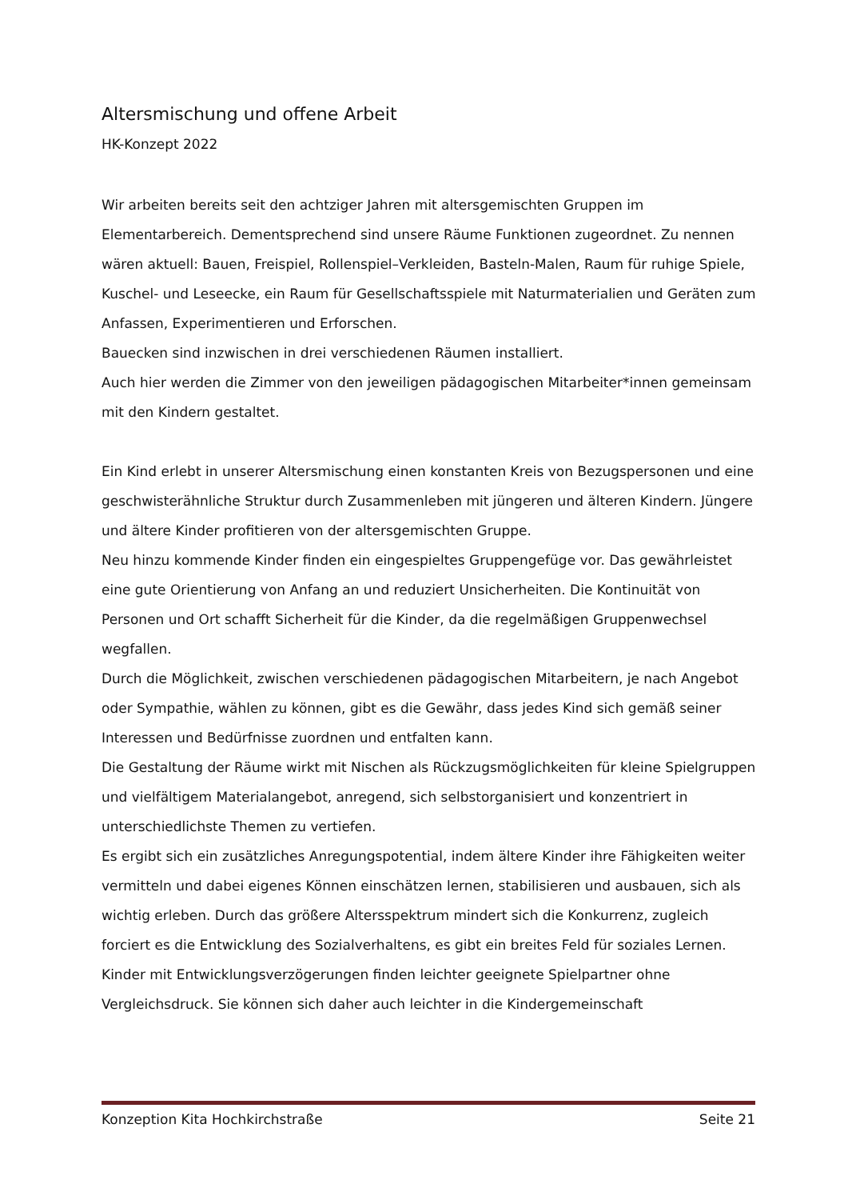Altersmischung und offene Arbeit
HK-Konzept 2022
Wir arbeiten bereits seit den achtziger Jahren mit altersgemischten Gruppen im Elementarbereich. Dementsprechend sind unsere Räume Funktionen zugeordnet. Zu nennen wären aktuell: Bauen, Freispiel, Rollenspiel–Verkleiden, Basteln-Malen, Raum für ruhige Spiele, Kuschel- und Leseecke, ein Raum für Gesellschaftsspiele mit Naturmaterialien und Geräten zum Anfassen, Experimentieren und Erforschen.
Bauecken sind inzwischen in drei verschiedenen Räumen installiert.
Auch hier werden die Zimmer von den jeweiligen pädagogischen Mitarbeiter*innen gemeinsam mit den Kindern gestaltet.
Ein Kind erlebt in unserer Altersmischung einen konstanten Kreis von Bezugspersonen und eine geschwisterähnliche Struktur durch Zusammenleben mit jüngeren und älteren Kindern. Jüngere und ältere Kinder profitieren von der altersgemischten Gruppe.
Neu hinzu kommende Kinder finden ein eingespieltes Gruppengefüge vor. Das gewährleistet eine gute Orientierung von Anfang an und reduziert Unsicherheiten. Die Kontinuität von Personen und Ort schafft Sicherheit für die Kinder, da die regelmäßigen Gruppenwechsel wegfallen.
Durch die Möglichkeit, zwischen verschiedenen pädagogischen Mitarbeitern, je nach Angebot oder Sympathie, wählen zu können, gibt es die Gewähr, dass jedes Kind sich gemäß seiner Interessen und Bedürfnisse zuordnen und entfalten kann.
Die Gestaltung der Räume wirkt mit Nischen als Rückzugsmöglichkeiten für kleine Spielgruppen und vielfältigem Materialangebot, anregend, sich selbstorganisiert und konzentriert in unterschiedlichste Themen zu vertiefen.
Es ergibt sich ein zusätzliches Anregungspotential, indem ältere Kinder ihre Fähigkeiten weiter vermitteln und dabei eigenes Können einschätzen lernen, stabilisieren und ausbauen, sich als wichtig erleben. Durch das größere Altersspektrum mindert sich die Konkurrenz, zugleich forciert es die Entwicklung des Sozialverhaltens, es gibt ein breites Feld für soziales Lernen.
Kinder mit Entwicklungsverzögerungen finden leichter geeignete Spielpartner ohne Vergleichsdruck. Sie können sich daher auch leichter in die Kindergemeinschaft
Konzeption Kita Hochkirchstraße Seite 21